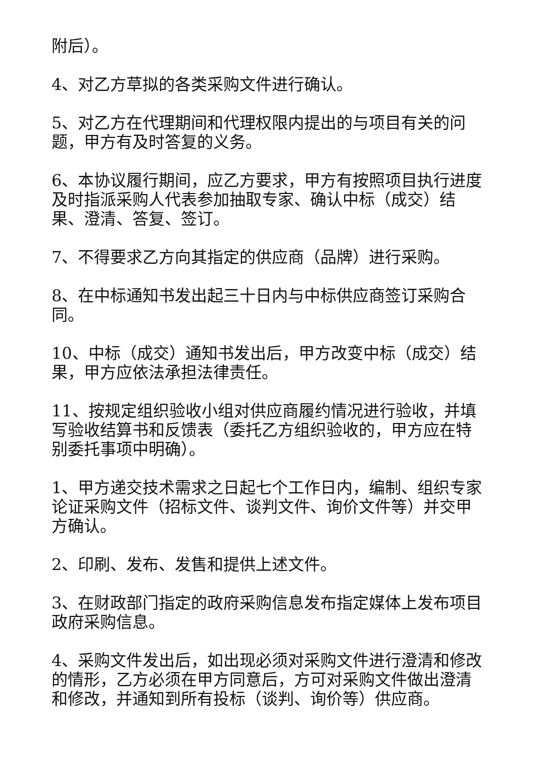附后）。
4、对乙方草拟的各类采购文件进行确认。
5、对乙方在代理期间和代理权限内提出的与项目有关的问题，甲方有及时答复的义务。
6、本协议履行期间，应乙方要求，甲方有按照项目执行进度及时指派采购人代表参加抽取专家、确认中标（成交）结果、澄清、答复、签订。
7、不得要求乙方向其指定的供应商（品牌）进行采购。
8、在中标通知书发出起三十日内与中标供应商签订采购合同。
10、中标（成交）通知书发出后，甲方改变中标（成交）结果，甲方应依法承担法律责任。
11、按规定组织验收小组对供应商履约情况进行验收，并填写验收结算书和反馈表（委托乙方组织验收的，甲方应在特别委托事项中明确）。
1、甲方递交技术需求之日起七个工作日内，编制、组织专家论证采购文件（招标文件、谈判文件、询价文件等）并交甲方确认。
2、印刷、发布、发售和提供上述文件。
3、在财政部门指定的政府采购信息发布指定媒体上发布项目政府采购信息。
4、采购文件发出后，如出现必须对采购文件进行澄清和修改的情形，乙方必须在甲方同意后，方可对采购文件做出澄清和修改，并通知到所有投标（谈判、询价等）供应商。